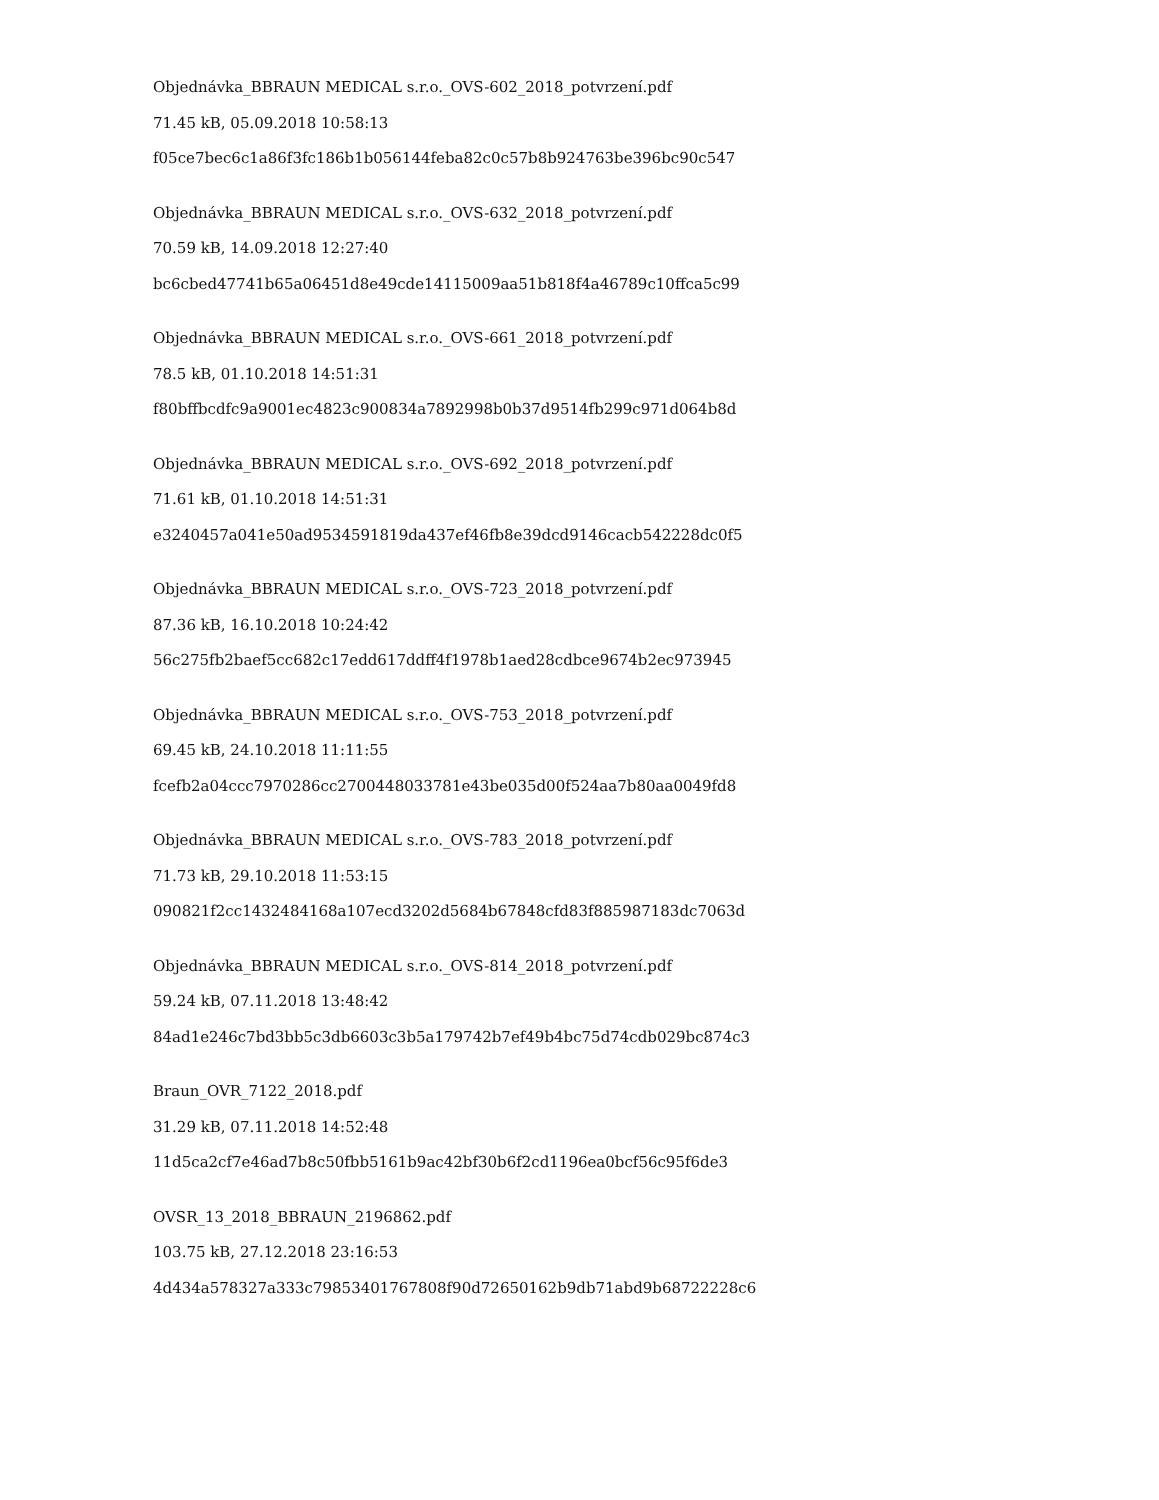Objednávka_BBRAUN MEDICAL s.r.o._OVS-602_2018_potvrzení.pdf
71.45 kB, 05.09.2018 10:58:13
f05ce7bec6c1a86f3fc186b1b056144feba82c0c57b8b924763be396bc90c547
Objednávka_BBRAUN MEDICAL s.r.o._OVS-632_2018_potvrzení.pdf
70.59 kB, 14.09.2018 12:27:40
bc6cbed47741b65a06451d8e49cde14115009aa51b818f4a46789c10ffca5c99
Objednávka_BBRAUN MEDICAL s.r.o._OVS-661_2018_potvrzení.pdf
78.5 kB, 01.10.2018 14:51:31
f80bffbcdfc9a9001ec4823c900834a7892998b0b37d9514fb299c971d064b8d
Objednávka_BBRAUN MEDICAL s.r.o._OVS-692_2018_potvrzení.pdf
71.61 kB, 01.10.2018 14:51:31
e3240457a041e50ad9534591819da437ef46fb8e39dcd9146cacb542228dc0f5
Objednávka_BBRAUN MEDICAL s.r.o._OVS-723_2018_potvrzení.pdf
87.36 kB, 16.10.2018 10:24:42
56c275fb2baef5cc682c17edd617ddff4f1978b1aed28cdbce9674b2ec973945
Objednávka_BBRAUN MEDICAL s.r.o._OVS-753_2018_potvrzení.pdf
69.45 kB, 24.10.2018 11:11:55
fcefb2a04ccc7970286cc2700448033781e43be035d00f524aa7b80aa0049fd8
Objednávka_BBRAUN MEDICAL s.r.o._OVS-783_2018_potvrzení.pdf
71.73 kB, 29.10.2018 11:53:15
090821f2cc1432484168a107ecd3202d5684b67848cfd83f885987183dc7063d
Objednávka_BBRAUN MEDICAL s.r.o._OVS-814_2018_potvrzení.pdf
59.24 kB, 07.11.2018 13:48:42
84ad1e246c7bd3bb5c3db6603c3b5a179742b7ef49b4bc75d74cdb029bc874c3
Braun_OVR_7122_2018.pdf
31.29 kB, 07.11.2018 14:52:48
11d5ca2cf7e46ad7b8c50fbb5161b9ac42bf30b6f2cd1196ea0bcf56c95f6de3
OVSR_13_2018_BBRAUN_2196862.pdf
103.75 kB, 27.12.2018 23:16:53
4d434a578327a333c79853401767808f90d72650162b9db71abd9b68722228c6